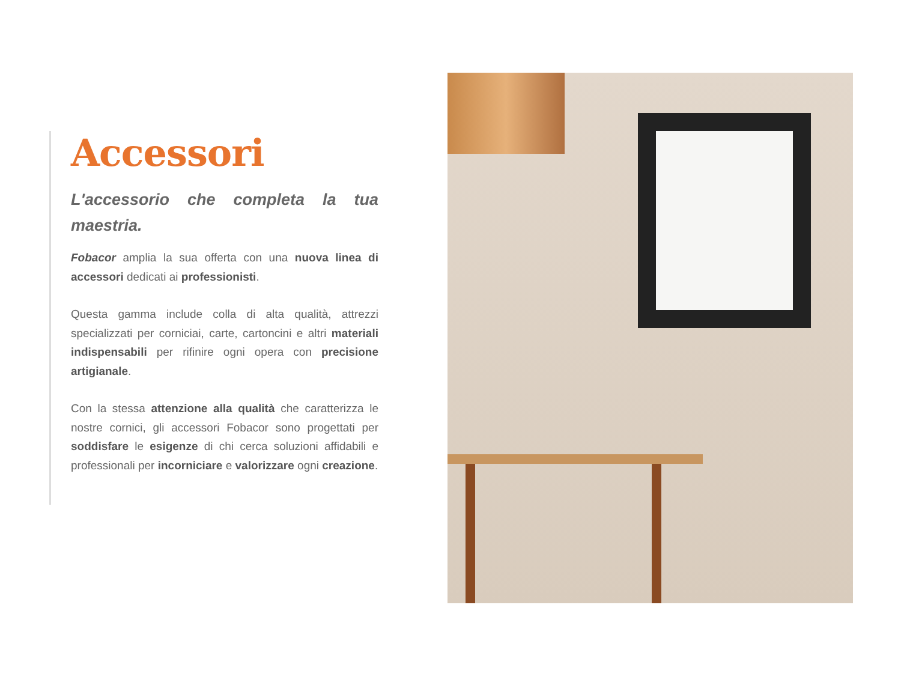Accessori
L'accessorio che completa la tua maestria.
Fobacor amplia la sua offerta con una nuova linea di accessori dedicati ai professionisti.
Questa gamma include colla di alta qualità, attrezzi specializzati per corniciai, carte, cartoncini e altri materiali indispensabili per rifinire ogni opera con precisione artigianale.
Con la stessa attenzione alla qualità che caratterizza le nostre cornici, gli accessori Fobacor sono progettati per soddisfare le esigenze di chi cerca soluzioni affidabili e professionali per incorniciare e valorizzare ogni creazione.